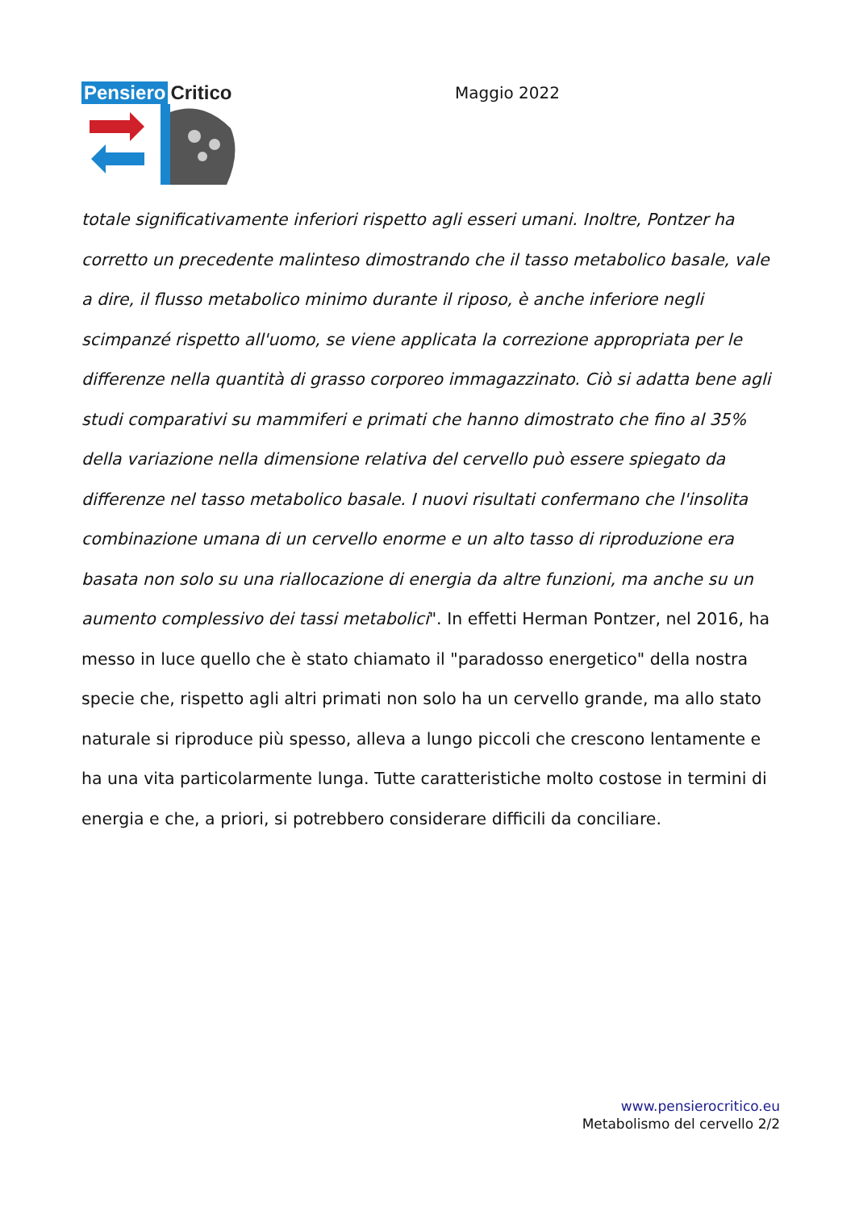Pensiero Critico
Maggio 2022
totale significativamente inferiori rispetto agli esseri umani. Inoltre, Pontzer ha corretto un precedente malinteso dimostrando che il tasso metabolico basale, vale a dire, il flusso metabolico minimo durante il riposo, è anche inferiore negli scimpanzé rispetto all'uomo, se viene applicata la correzione appropriata per le differenze nella quantità di grasso corporeo immagazzinato. Ciò si adatta bene agli studi comparativi su mammiferi e primati che hanno dimostrato che fino al 35% della variazione nella dimensione relativa del cervello può essere spiegato da differenze nel tasso metabolico basale. I nuovi risultati confermano che l'insolita combinazione umana di un cervello enorme e un alto tasso di riproduzione era basata non solo su una riallocazione di energia da altre funzioni, ma anche su un aumento complessivo dei tassi metabolici". In effetti Herman Pontzer, nel 2016, ha messo in luce quello che è stato chiamato il "paradosso energetico" della nostra specie che, rispetto agli altri primati non solo ha un cervello grande, ma allo stato naturale si riproduce più spesso, alleva a lungo piccoli che crescono lentamente e ha una vita particolarmente lunga. Tutte caratteristiche molto costose in termini di energia e che, a priori, si potrebbero considerare difficili da conciliare.
www.pensierocritico.eu
Metabolismo del cervello 2/2